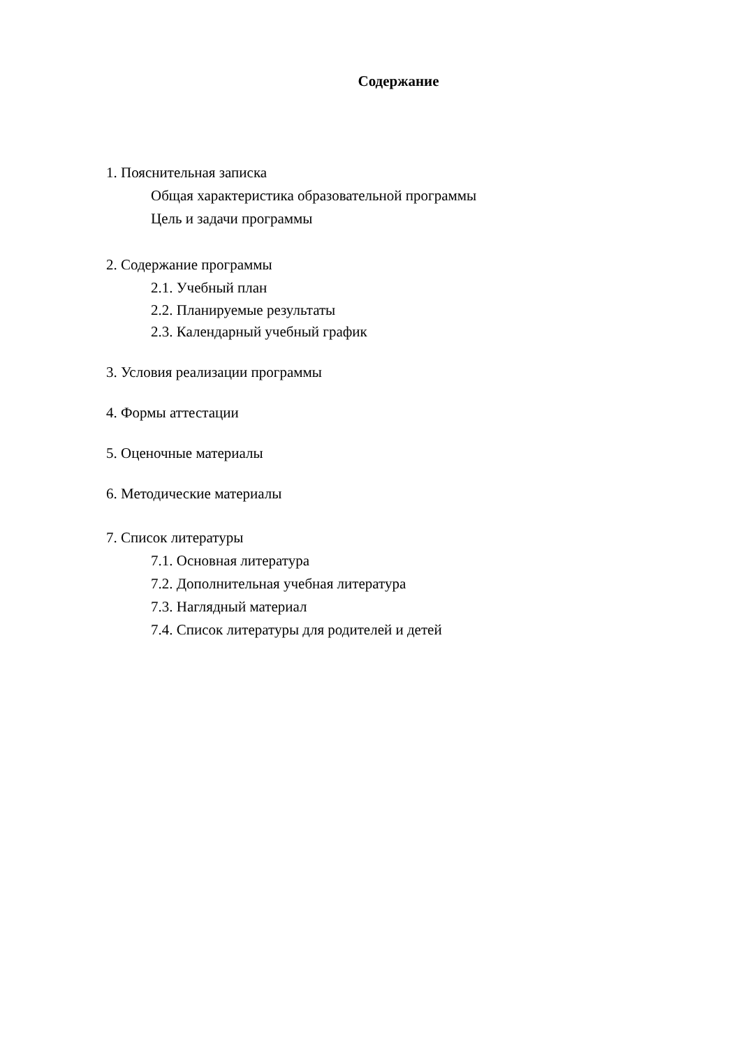Содержание
1. Пояснительная записка
Общая характеристика образовательной программы
Цель и задачи программы
2. Содержание программы
2.1. Учебный план
2.2. Планируемые результаты
2.3. Календарный учебный график
3. Условия реализации программы
4. Формы аттестации
5. Оценочные материалы
6. Методические материалы
7. Список литературы
7.1. Основная литература
7.2. Дополнительная учебная литература
7.3. Наглядный материал
7.4. Список литературы для родителей и детей